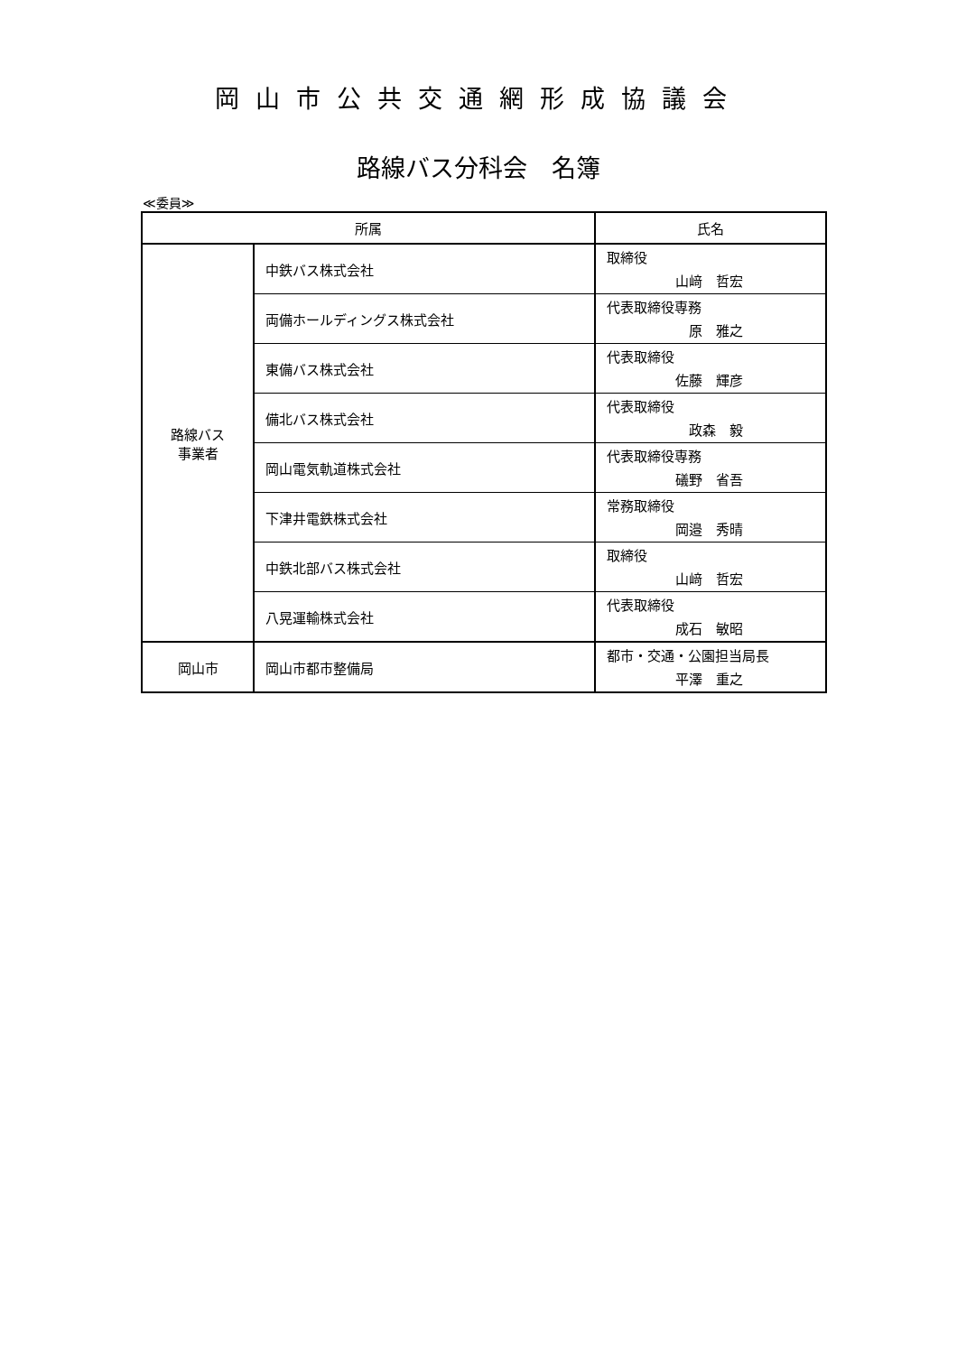岡山市公共交通網形成協議会
路線バス分科会　名簿
≪委員≫
| 所属 | | 氏名 |
| --- | --- | --- |
| 路線バス 事業者 | 中鉄バス株式会社 | 取締役 山﨑 哲宏 |
| | 両備ホールディングス株式会社 | 代表取締役専務 原 雅之 |
| | 東備バス株式会社 | 代表取締役 佐藤 輝彦 |
| | 備北バス株式会社 | 代表取締役 政森 毅 |
| | 岡山電気軌道株式会社 | 代表取締役専務 礒野 省吾 |
| | 下津井電鉄株式会社 | 常務取締役 岡邉 秀晴 |
| | 中鉄北部バス株式会社 | 取締役 山﨑 哲宏 |
| | 八晃運輸株式会社 | 代表取締役 成石 敏昭 |
| 岡山市 | 岡山市都市整備局 | 都市・交通・公園担当局長 平澤 重之 |